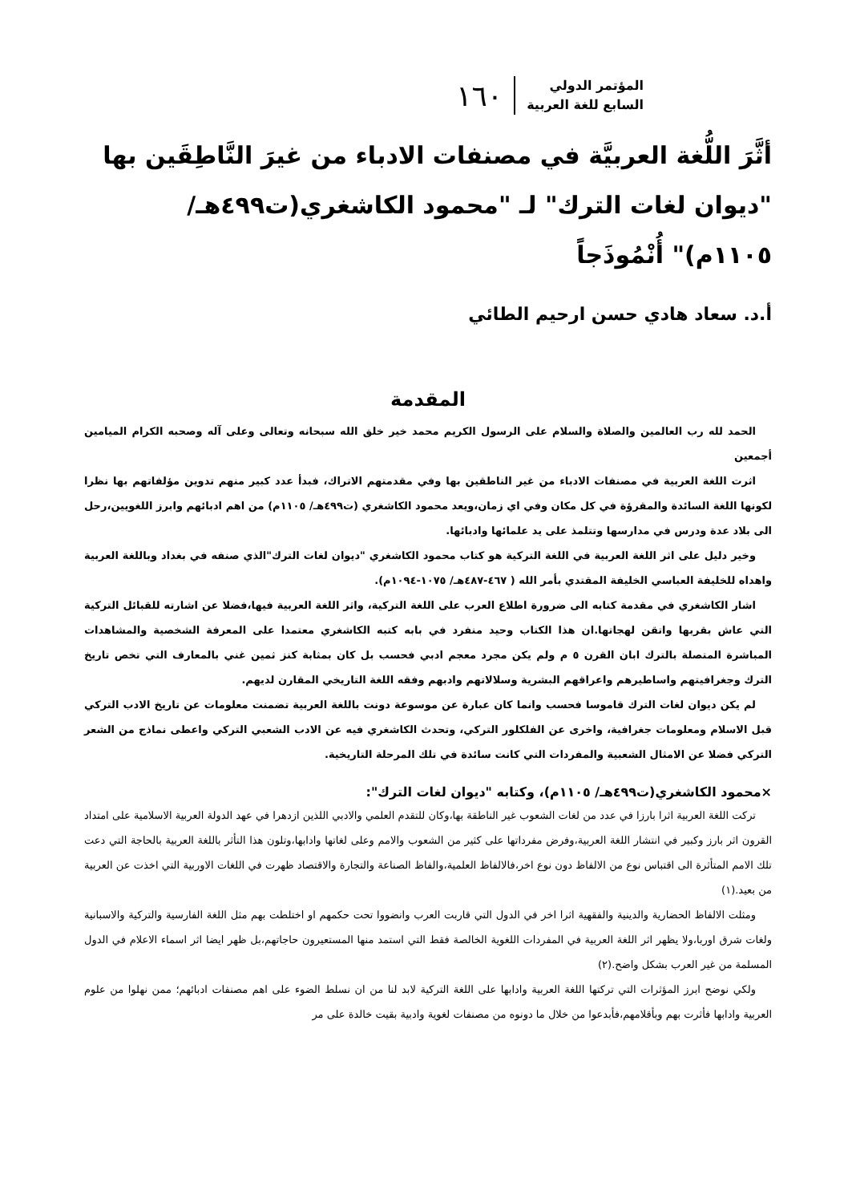المؤتمر الدولي
السابع للغة العربية
١٦٠
أثَّرَ اللُّغة العربيَّة في مصنفات الادباء من غيرَ النَّاطِقَين بها "ديوان لغات الترك" لـ "محمود الكاشغري(ت٤٩٩هـ/ ١١٠٥م)" أُنْمُوذَجاً
أ.د. سعاد هادي حسن ارحيم الطائي
المقدمة
الحمد لله رب العالمين والصلاة والسلام على الرسول الكريم محمد خير خلق الله سبحانه وتعالى وعلى آله وصحبه الكرام الميامين أجمعين
اثرت اللغة العربية في مصنفات الادباء من غير الناطقين بها وفي مقدمتهم الاتراك، فبدأ عدد كبير منهم تدوين مؤلفاتهم بها نظرا لكونها اللغة السائدة والمقرؤة في كل مكان وفي اي زمان،ويعد محمود الكاشغري (ت٤٩٩هـ/ ١١٠٥م) من اهم ادبائهم وابرز اللغويين،رحل الى بلاد عدة ودرس في مدارسها وتتلمذ على يد علمائها وادبائها.
وخير دليل على اثر اللغة العربية في اللغة التركية هو كتاب محمود الكاشغري "ديوان لغات الترك"الذي صنفه في بغداد وباللغة العربية واهداه للخليفة العباسي الخليفة المقتدي بأمر الله ( ٤٦٧-٤٨٧هـ/ ١٠٧٥-١٠٩٤م).
اشار الكاشغري في مقدمة كتابه الى ضرورة اطلاع العرب على اللغة التركية، واثر اللغة العربية فيها،فضلا عن اشارته للقبائل التركية التي عاش بقربها واتقن لهجاتها.ان هذا الكتاب وحيد منفرد في بابه كتبه الكاشغري معتمدا على المعرفة الشخصية والمشاهدات المباشرة المتصلة بالترك ابان القرن ٥ م ولم يكن مجرد معجم ادبي فحسب بل كان بمثابة كنز ثمين غني بالمعارف التي تخص تاريخ الترك وجغرافيتهم واساطيرهم واعراقهم البشرية وسلالاتهم وادبهم وفقه اللغة التاريخي المقارن لديهم.
لم يكن ديوان لغات الترك قاموسا فحسب وانما كان عبارة عن موسوعة دونت باللغة العربية تضمنت معلومات عن تاريخ الادب التركي قبل الاسلام ومعلومات جغرافية، واخرى عن الفلكلور التركي، وتحدث الكاشغري فيه عن الادب الشعبي التركي واعطى نماذج من الشعر التركي فضلا عن الامثال الشعبية والمفردات التي كانت سائدة في تلك المرحلة التاريخية.
×محمود الكاشغري(ت٤٩٩هـ/ ١١٠٥م)، وكتابه "ديوان لغات الترك":
تركت اللغة العربية اثرا بارزا في عدد من لغات الشعوب غير الناطقة بها،وكان للتقدم العلمي والادبي اللذين ازدهرا في عهد الدولة العربية الاسلامية على امتداد القرون اثر بارز وكبير في انتشار اللغة العربية،وفرض مفرداتها على كثير من الشعوب والامم وعلى لغاتها وادابها،وتلون هذا التأثر باللغة العربية بالحاجة التي دعت تلك الامم المتأثرة الى اقتباس نوع من الالفاظ دون نوع اخر،فالالفاظ العلمية،والفاظ الصناعة والتجارة والاقتصاد ظهرت في اللغات الاوربية التي اخذت عن العربية من بعيد.(١)
ومثلت الالفاظ الحضارية والدينية والفقهية اثرا اخر في الدول التي قاربت العرب وانضووا تحت حكمهم او اختلطت بهم مثل اللغة الفارسية والتركية والاسبانية ولغات شرق اوربا،ولا يظهر اثر اللغة العربية في المفردات اللغوية الخالصة فقط التي استمد منها المستعيرون حاجاتهم،بل ظهر ايضا اثر اسماء الاعلام في الدول المسلمة من غير العرب بشكل واضح.(٢)
ولكي نوضح ابرز المؤثرات التي تركتها اللغة العربية وادابها على اللغة التركية لابد لنا من ان نسلط الضوء على اهم مصنفات ادبائهم؛ ممن نهلوا من علوم العربية وادابها فأثرت بهم وبأقلامهم،فأبدعوا من خلال ما دونوه من مصنفات لغوية وادبية بقيت خالدة على مر